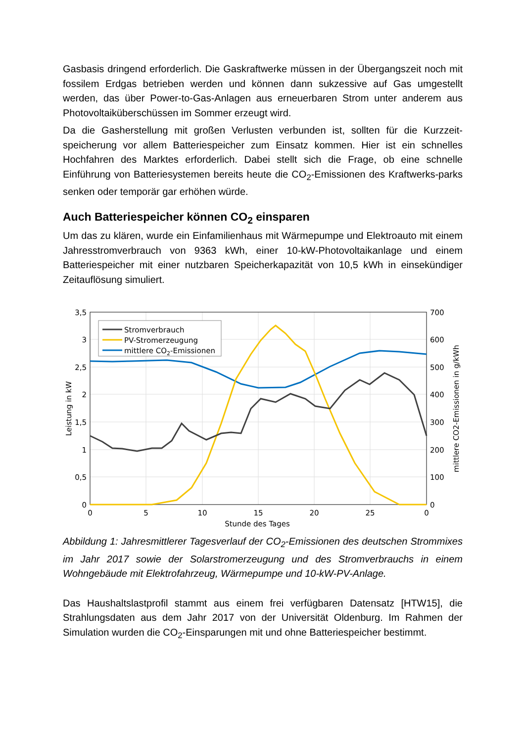Gasbasis dringend erforderlich. Die Gaskraftwerke müssen in der Übergangszeit noch mit fossilem Erdgas betrieben werden und können dann sukzessive auf Gas umgestellt werden, das über Power-to-Gas-Anlagen aus erneuerbaren Strom unter anderem aus Photovoltaiküberschüssen im Sommer erzeugt wird.
Da die Gasherstellung mit großen Verlusten verbunden ist, sollten für die Kurzzeit-speicherung vor allem Batteriespeicher zum Einsatz kommen. Hier ist ein schnelles Hochfahren des Marktes erforderlich. Dabei stellt sich die Frage, ob eine schnelle Einführung von Batteriesystemen bereits heute die CO<sub>2</sub>-Emissionen des Kraftwerks-parks senken oder temporär gar erhöhen würde.
Auch Batteriespeicher können CO<sub>2</sub> einsparen
Um das zu klären, wurde ein Einfamilienhaus mit Wärmepumpe und Elektroauto mit einem Jahresstromverbrauch von 9363 kWh, einer 10-kW-Photovoltaikanlage und einem Batteriespeicher mit einer nutzbaren Speicherkapazität von 10,5 kWh in einsekündiger Zeitauflösung simuliert.
Stromverbrauch
PV-Stromerzeugung
mittlere CO2-Emissionen
3,5
3
2,5
2
1,5
1
0,5
0
700
600
500
400
300
200
100
0
0
5
10
15
20
25
0
Stunde des Tages
Leistung in kW
mittlere CO2-Emissionen in g/kWh
Abbildung 1: Jahresmittlerer Tagesverlauf der CO<sub>2</sub>-Emissionen des deutschen Strommixes im Jahr 2017 sowie der Solarstromerzeugung und des Stromverbrauchs in einem Wohngebäude mit Elektrofahrzeug, Wärmepumpe und 10-kW-PV-Anlage.
Das Haushaltslastprofil stammt aus einem frei verfügbaren Datensatz [HTW15], die Strahlungsdaten aus dem Jahr 2017 von der Universität Oldenburg. Im Rahmen der Simulation wurden die CO<sub>2</sub>-Einsparungen mit und ohne Batteriespeicher bestimmt.